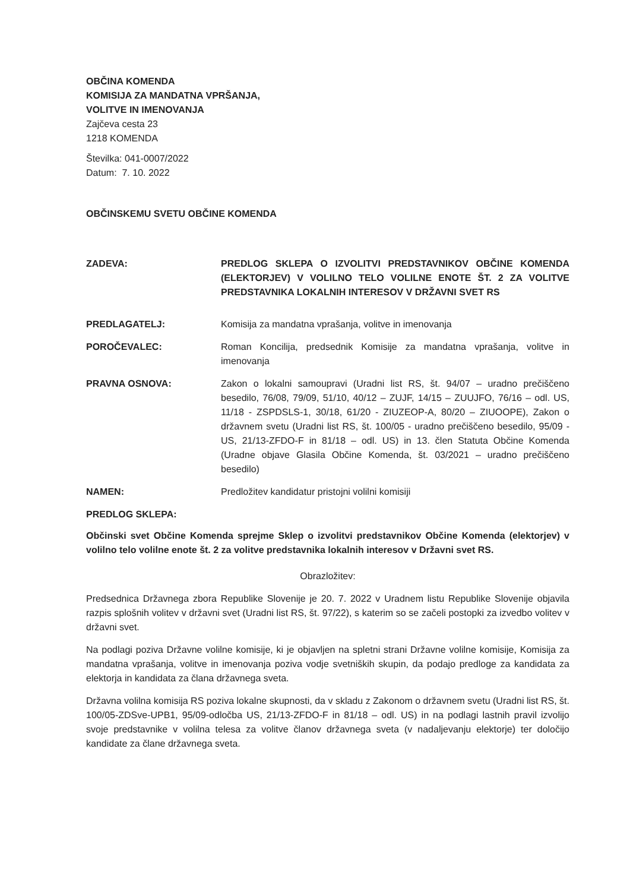OBČINA KOMENDA
KOMISIJA ZA MANDATNA VPRŠANJA,
VOLITVE IN IMENOVANJA
Zajčeva cesta 23
1218 KOMENDA
Številka: 041-0007/2022
Datum: 7. 10. 2022
OBČINSKEMU SVETU OBČINE KOMENDA
ZADEVA: PREDLOG SKLEPA O IZVOLITVI PREDSTAVNIKOV OBČINE KOMENDA (ELEKTORJEV) V VOLILNO TELO VOLILNE ENOTE ŠT. 2 ZA VOLITVE PREDSTAVNIKA LOKALNIH INTERESOV V DRŽAVNI SVET RS
PREDLAGATELJ: Komisija za mandatna vprašanja, volitve in imenovanja
POROČEVALEC: Roman Koncilija, predsednik Komisije za mandatna vprašanja, volitve in imenovanja
PRAVNA OSNOVA: Zakon o lokalni samoupravi (Uradni list RS, št. 94/07 – uradno prečiščeno besedilo, 76/08, 79/09, 51/10, 40/12 – ZUJF, 14/15 – ZUUJFO, 76/16 – odl. US, 11/18 - ZSPDSLS-1, 30/18, 61/20 - ZIUZEOP-A, 80/20 – ZIUOOPE), Zakon o državnem svetu (Uradni list RS, št. 100/05 - uradno prečiščeno besedilo, 95/09 - US, 21/13-ZFDO-F in 81/18 – odl. US) in 13. člen Statuta Občine Komenda (Uradne objave Glasila Občine Komenda, št. 03/2021 – uradno prečiščeno besedilo)
NAMEN: Predložitev kandidatur pristojni volilni komisiji
PREDLOG SKLEPA:
Občinski svet Občine Komenda sprejme Sklep o izvolitvi predstavnikov Občine Komenda (elektorjev) v volilno telo volilne enote št. 2 za volitve predstavnika lokalnih interesov v Državni svet RS.
Obrazložitev:
Predsednica Državnega zbora Republike Slovenije je 20. 7. 2022 v Uradnem listu Republike Slovenije objavila razpis splošnih volitev v državni svet (Uradni list RS, št. 97/22), s katerim so se začeli postopki za izvedbo volitev v državni svet.
Na podlagi poziva Državne volilne komisije, ki je objavljen na spletni strani Državne volilne komisije, Komisija za mandatna vprašanja, volitve in imenovanja poziva vodje svetniških skupin, da podajo predloge za kandidata za elektorja in kandidata za člana državnega sveta.
Državna volilna komisija RS poziva lokalne skupnosti, da v skladu z Zakonom o državnem svetu (Uradni list RS, št. 100/05-ZDSve-UPB1, 95/09-odločba US, 21/13-ZFDO-F in 81/18 – odl. US) in na podlagi lastnih pravil izvolijo svoje predstavnike v volilna telesa za volitve članov državnega sveta (v nadaljevanju elektorje) ter določijo kandidate za člane državnega sveta.